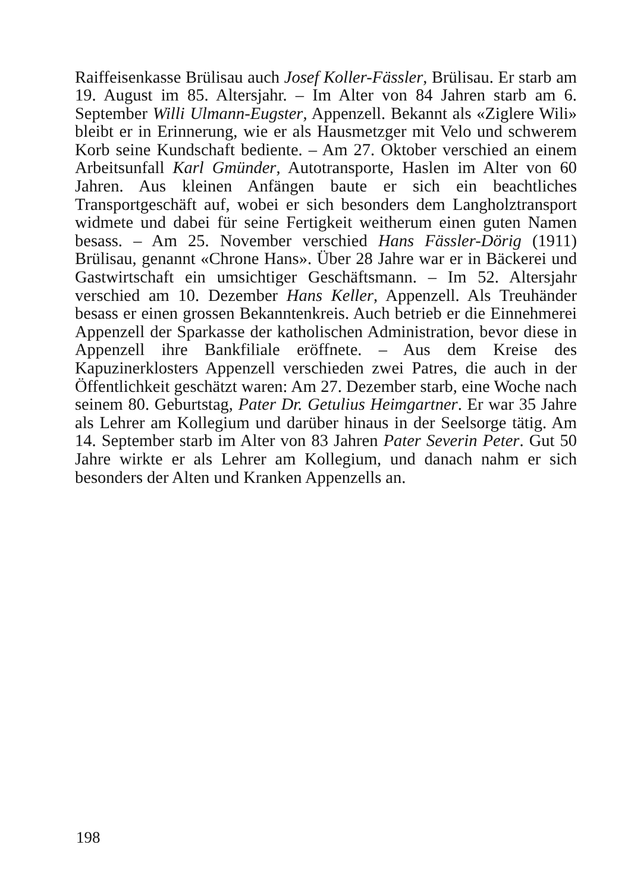Raiffeisenkasse Brülisau auch Josef Koller-Fässler, Brülisau. Er starb am 19. August im 85. Altersjahr. – Im Alter von 84 Jahren starb am 6. September Willi Ulmann-Eugster, Appenzell. Bekannt als «Ziglere Wili» bleibt er in Erinnerung, wie er als Hausmetzger mit Velo und schwerem Korb seine Kundschaft bediente. – Am 27. Oktober verschied an einem Arbeitsunfall Karl Gmünder, Autotransporte, Haslen im Alter von 60 Jahren. Aus kleinen Anfängen baute er sich ein beachtliches Transportgeschäft auf, wobei er sich besonders dem Langholztransport widmete und dabei für seine Fertigkeit weitherum einen guten Namen besass. – Am 25. November verschied Hans Fässler-Dörig (1911) Brülisau, genannt «Chrone Hans». Über 28 Jahre war er in Bäckerei und Gastwirtschaft ein umsichtiger Geschäftsmann. – Im 52. Altersjahr verschied am 10. Dezember Hans Keller, Appenzell. Als Treuhänder besass er einen grossen Bekanntenkreis. Auch betrieb er die Einnehmerei Appenzell der Sparkasse der katholischen Administration, bevor diese in Appenzell ihre Bankfiliale eröffnete. – Aus dem Kreise des Kapuzinerklosters Appenzell verschieden zwei Patres, die auch in der Öffentlichkeit geschätzt waren: Am 27. Dezember starb, eine Woche nach seinem 80. Geburtstag, Pater Dr. Getulius Heimgartner. Er war 35 Jahre als Lehrer am Kollegium und darüber hinaus in der Seelsorge tätig. Am 14. September starb im Alter von 83 Jahren Pater Severin Peter. Gut 50 Jahre wirkte er als Lehrer am Kollegium, und danach nahm er sich besonders der Alten und Kranken Appenzells an.
198